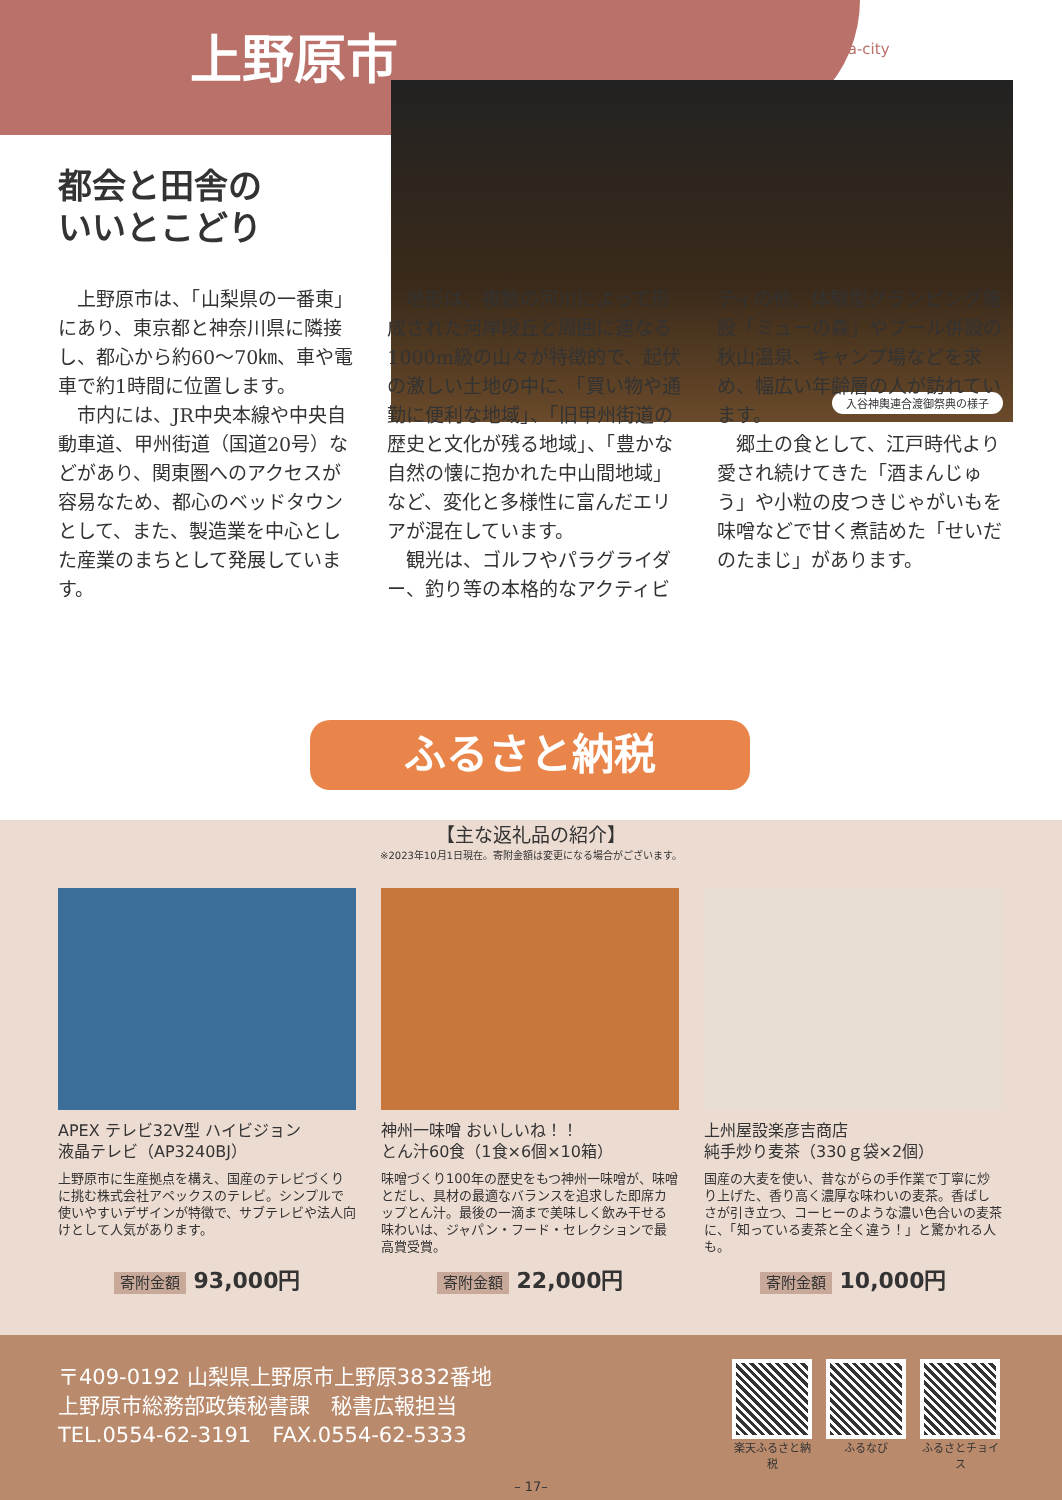上野原市 Uenohara-city
入谷神輿連合渡御祭典の様子
都会と田舎の
いいとこどり
上野原市は、「山梨県の一番東」にあり、東京都と神奈川県に隣接し、都心から約60〜70㎞、車や電車で約1時間に位置します。
市内には、JR中央本線や中央自動車道、甲州街道（国道20号）などがあり、関東圏へのアクセスが容易なため、都心のベッドタウンとして、また、製造業を中心とした産業のまちとして発展しています。
地形は、複数の河川によって形成された河岸段丘と周囲に連なる1000m級の山々が特徴的で、起伏の激しい土地の中に、「買い物や通勤に便利な地域」、「旧甲州街道の歴史と文化が残る地域」、「豊かな自然の懐に抱かれた中山間地域」など、変化と多様性に富んだエリアが混在しています。
観光は、ゴルフやパラグライダー、釣り等の本格的なアクティビティの他、体験型グランピング施設「ミューの森」やプール併設の秋山温泉、キャンプ場などを求め、幅広い年齢層の人が訪れています。
郷土の食として、江戸時代より愛され続けてきた「酒まんじゅう」や小粒の皮つきじゃがいもを味噌などで甘く煮詰めた「せいだのたまじ」があります。
ふるさと納税
【主な返礼品の紹介】
※2023年10月1日現在。寄附金額は変更になる場合がございます。
APEX テレビ32V型 ハイビジョン
液晶テレビ（AP3240BJ）
上野原市に生産拠点を構え、国産のテレビづくりに挑む株式会社アペックスのテレビ。シンプルで使いやすいデザインが特徴で、サブテレビや法人向けとして人気があります。
寄附金額 93,000円
神州一味噌 おいしいね！！
とん汁60食（1食×6個×10箱）
味噌づくり100年の歴史をもつ神州一味噌が、味噌とだし、具材の最適なバランスを追求した即席カップとん汁。最後の一滴まで美味しく飲み干せる味わいは、ジャパン・フード・セレクションで最高賞受賞。
寄附金額 22,000円
上州屋設楽彦吉商店
純手炒り麦茶（330ｇ袋×2個）
国産の大麦を使い、昔ながらの手作業で丁寧に炒り上げた、香り高く濃厚な味わいの麦茶。香ばしさが引き立つ、コーヒーのような濃い色合いの麦茶に、「知っている麦茶と全く違う！」と驚かれる人も。
寄附金額 10,000円
〒409-0192 山梨県上野原市上野原3832番地
上野原市総務部政策秘書課　秘書広報担当
TEL.0554-62-3191　FAX.0554-62-5333
楽天ふるさと納税
ふるなび ふるさとチョイス
– 17–